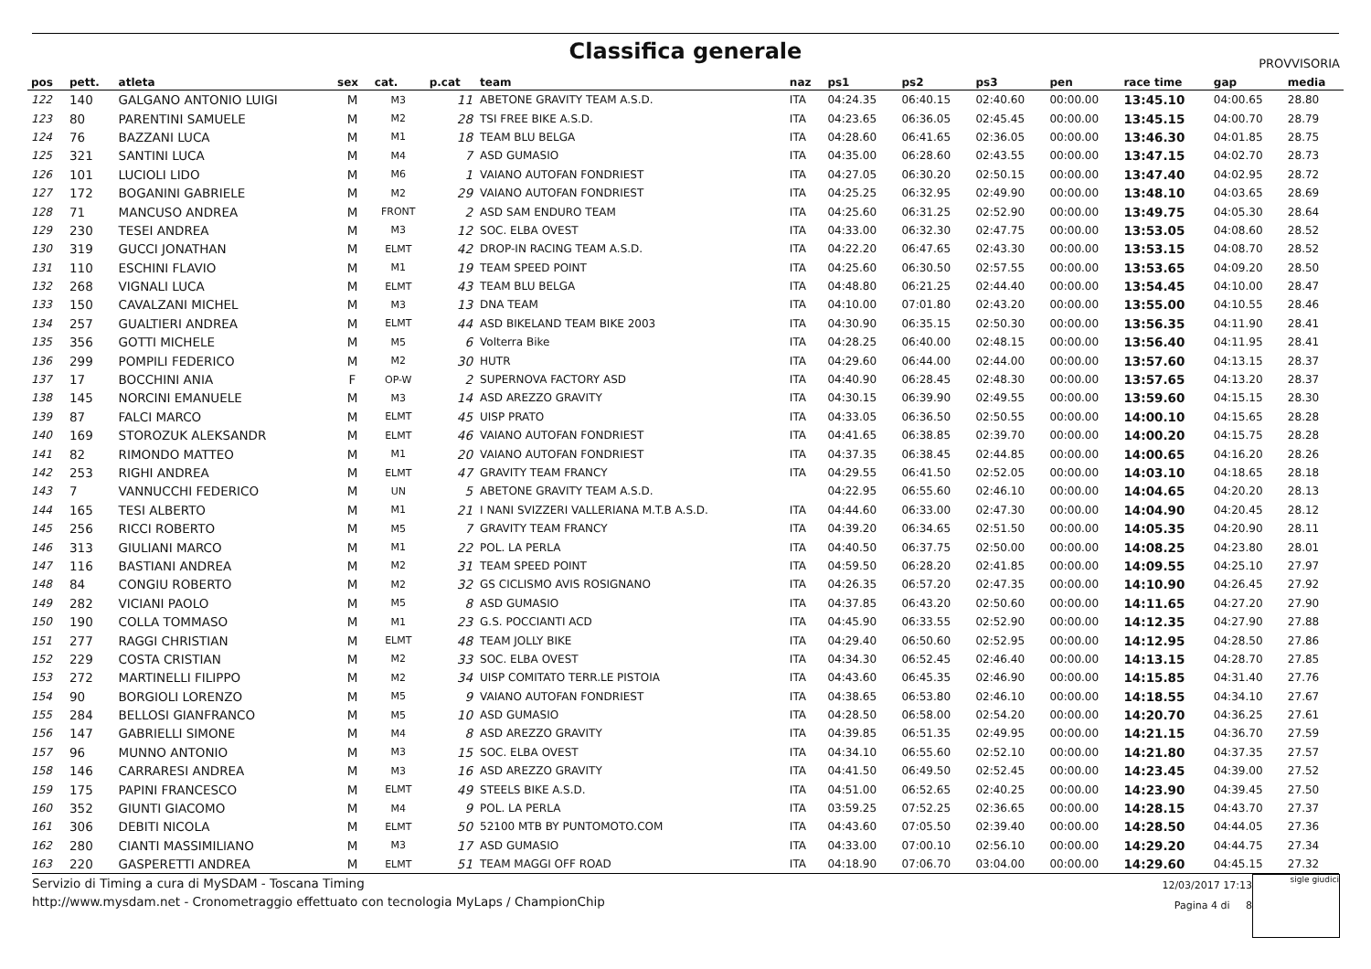Classifica generale
PROVVISORIA
| pos | pett. | atleta | sex | cat. | p.cat | team | naz | ps1 | ps2 | ps3 | pen | race time | gap | media |
| --- | --- | --- | --- | --- | --- | --- | --- | --- | --- | --- | --- | --- | --- | --- |
| 122 | 140 | GALGANO ANTONIO LUIGI | M | M3 | 11 | ABETONE GRAVITY TEAM A.S.D. | ITA | 04:24.35 | 06:40.15 | 02:40.60 | 00:00.00 | 13:45.10 | 04:00.65 | 28.80 |
| 123 | 80 | PARENTINI SAMUELE | M | M2 | 28 | TSI FREE BIKE A.S.D. | ITA | 04:23.65 | 06:36.05 | 02:45.45 | 00:00.00 | 13:45.15 | 04:00.70 | 28.79 |
| 124 | 76 | BAZZANI LUCA | M | M1 | 18 | TEAM BLU BELGA | ITA | 04:28.60 | 06:41.65 | 02:36.05 | 00:00.00 | 13:46.30 | 04:01.85 | 28.75 |
| 125 | 321 | SANTINI LUCA | M | M4 | 7 | ASD GUMASIO | ITA | 04:35.00 | 06:28.60 | 02:43.55 | 00:00.00 | 13:47.15 | 04:02.70 | 28.73 |
| 126 | 101 | LUCIOLI LIDO | M | M6 | 1 | VAIANO AUTOFAN FONDRIEST | ITA | 04:27.05 | 06:30.20 | 02:50.15 | 00:00.00 | 13:47.40 | 04:02.95 | 28.72 |
| 127 | 172 | BOGANINI GABRIELE | M | M2 | 29 | VAIANO AUTOFAN FONDRIEST | ITA | 04:25.25 | 06:32.95 | 02:49.90 | 00:00.00 | 13:48.10 | 04:03.65 | 28.69 |
| 128 | 71 | MANCUSO ANDREA | M | FRONT | 2 | ASD SAM ENDURO TEAM | ITA | 04:25.60 | 06:31.25 | 02:52.90 | 00:00.00 | 13:49.75 | 04:05.30 | 28.64 |
| 129 | 230 | TESEI ANDREA | M | M3 | 12 | SOC. ELBA OVEST | ITA | 04:33.00 | 06:32.30 | 02:47.75 | 00:00.00 | 13:53.05 | 04:08.60 | 28.52 |
| 130 | 319 | GUCCI JONATHAN | M | ELMT | 42 | DROP-IN RACING TEAM A.S.D. | ITA | 04:22.20 | 06:47.65 | 02:43.30 | 00:00.00 | 13:53.15 | 04:08.70 | 28.52 |
| 131 | 110 | ESCHINI FLAVIO | M | M1 | 19 | TEAM SPEED POINT | ITA | 04:25.60 | 06:30.50 | 02:57.55 | 00:00.00 | 13:53.65 | 04:09.20 | 28.50 |
| 132 | 268 | VIGNALI LUCA | M | ELMT | 43 | TEAM BLU BELGA | ITA | 04:48.80 | 06:21.25 | 02:44.40 | 00:00.00 | 13:54.45 | 04:10.00 | 28.47 |
| 133 | 150 | CAVALZANI MICHEL | M | M3 | 13 | DNA TEAM | ITA | 04:10.00 | 07:01.80 | 02:43.20 | 00:00.00 | 13:55.00 | 04:10.55 | 28.46 |
| 134 | 257 | GUALTIERI ANDREA | M | ELMT | 44 | ASD BIKELAND TEAM BIKE 2003 | ITA | 04:30.90 | 06:35.15 | 02:50.30 | 00:00.00 | 13:56.35 | 04:11.90 | 28.41 |
| 135 | 356 | GOTTI MICHELE | M | M5 | 6 | Volterra Bike | ITA | 04:28.25 | 06:40.00 | 02:48.15 | 00:00.00 | 13:56.40 | 04:11.95 | 28.41 |
| 136 | 299 | POMPILI FEDERICO | M | M2 | 30 | HUTR | ITA | 04:29.60 | 06:44.00 | 02:44.00 | 00:00.00 | 13:57.60 | 04:13.15 | 28.37 |
| 137 | 17 | BOCCHINI ANIA | F | OP-W | 2 | SUPERNOVA FACTORY ASD | ITA | 04:40.90 | 06:28.45 | 02:48.30 | 00:00.00 | 13:57.65 | 04:13.20 | 28.37 |
| 138 | 145 | NORCINI EMANUELE | M | M3 | 14 | ASD AREZZO GRAVITY | ITA | 04:30.15 | 06:39.90 | 02:49.55 | 00:00.00 | 13:59.60 | 04:15.15 | 28.30 |
| 139 | 87 | FALCI MARCO | M | ELMT | 45 | UISP PRATO | ITA | 04:33.05 | 06:36.50 | 02:50.55 | 00:00.00 | 14:00.10 | 04:15.65 | 28.28 |
| 140 | 169 | STOROZUK ALEKSANDR | M | ELMT | 46 | VAIANO AUTOFAN FONDRIEST | ITA | 04:41.65 | 06:38.85 | 02:39.70 | 00:00.00 | 14:00.20 | 04:15.75 | 28.28 |
| 141 | 82 | RIMONDO MATTEO | M | M1 | 20 | VAIANO AUTOFAN FONDRIEST | ITA | 04:37.35 | 06:38.45 | 02:44.85 | 00:00.00 | 14:00.65 | 04:16.20 | 28.26 |
| 142 | 253 | RIGHI ANDREA | M | ELMT | 47 | GRAVITY TEAM FRANCY | ITA | 04:29.55 | 06:41.50 | 02:52.05 | 00:00.00 | 14:03.10 | 04:18.65 | 28.18 |
| 143 | 7 | VANNUCCHI FEDERICO | M | UN | 5 | ABETONE GRAVITY TEAM A.S.D. | | 04:22.95 | 06:55.60 | 02:46.10 | 00:00.00 | 14:04.65 | 04:20.20 | 28.13 |
| 144 | 165 | TESI ALBERTO | M | M1 | 21 | I NANI SVIZZERI VALLERIANA M.T.B A.S.D. | ITA | 04:44.60 | 06:33.00 | 02:47.30 | 00:00.00 | 14:04.90 | 04:20.45 | 28.12 |
| 145 | 256 | RICCI ROBERTO | M | M5 | 7 | GRAVITY TEAM FRANCY | ITA | 04:39.20 | 06:34.65 | 02:51.50 | 00:00.00 | 14:05.35 | 04:20.90 | 28.11 |
| 146 | 313 | GIULIANI MARCO | M | M1 | 22 | POL. LA PERLA | ITA | 04:40.50 | 06:37.75 | 02:50.00 | 00:00.00 | 14:08.25 | 04:23.80 | 28.01 |
| 147 | 116 | BASTIANI ANDREA | M | M2 | 31 | TEAM SPEED POINT | ITA | 04:59.50 | 06:28.20 | 02:41.85 | 00:00.00 | 14:09.55 | 04:25.10 | 27.97 |
| 148 | 84 | CONGIU ROBERTO | M | M2 | 32 | GS CICLISMO AVIS ROSIGNANO | ITA | 04:26.35 | 06:57.20 | 02:47.35 | 00:00.00 | 14:10.90 | 04:26.45 | 27.92 |
| 149 | 282 | VICIANI PAOLO | M | M5 | 8 | ASD GUMASIO | ITA | 04:37.85 | 06:43.20 | 02:50.60 | 00:00.00 | 14:11.65 | 04:27.20 | 27.90 |
| 150 | 190 | COLLA TOMMASO | M | M1 | 23 | G.S. POCCIANTI ACD | ITA | 04:45.90 | 06:33.55 | 02:52.90 | 00:00.00 | 14:12.35 | 04:27.90 | 27.88 |
| 151 | 277 | RAGGI CHRISTIAN | M | ELMT | 48 | TEAM JOLLY BIKE | ITA | 04:29.40 | 06:50.60 | 02:52.95 | 00:00.00 | 14:12.95 | 04:28.50 | 27.86 |
| 152 | 229 | COSTA CRISTIAN | M | M2 | 33 | SOC. ELBA OVEST | ITA | 04:34.30 | 06:52.45 | 02:46.40 | 00:00.00 | 14:13.15 | 04:28.70 | 27.85 |
| 153 | 272 | MARTINELLI FILIPPO | M | M2 | 34 | UISP COMITATO TERR.LE PISTOIA | ITA | 04:43.60 | 06:45.35 | 02:46.90 | 00:00.00 | 14:15.85 | 04:31.40 | 27.76 |
| 154 | 90 | BORGIOLI LORENZO | M | M5 | 9 | VAIANO AUTOFAN FONDRIEST | ITA | 04:38.65 | 06:53.80 | 02:46.10 | 00:00.00 | 14:18.55 | 04:34.10 | 27.67 |
| 155 | 284 | BELLOSI GIANFRANCO | M | M5 | 10 | ASD GUMASIO | ITA | 04:28.50 | 06:58.00 | 02:54.20 | 00:00.00 | 14:20.70 | 04:36.25 | 27.61 |
| 156 | 147 | GABRIELLI SIMONE | M | M4 | 8 | ASD AREZZO GRAVITY | ITA | 04:39.85 | 06:51.35 | 02:49.95 | 00:00.00 | 14:21.15 | 04:36.70 | 27.59 |
| 157 | 96 | MUNNO ANTONIO | M | M3 | 15 | SOC. ELBA OVEST | ITA | 04:34.10 | 06:55.60 | 02:52.10 | 00:00.00 | 14:21.80 | 04:37.35 | 27.57 |
| 158 | 146 | CARRARESI ANDREA | M | M3 | 16 | ASD AREZZO GRAVITY | ITA | 04:41.50 | 06:49.50 | 02:52.45 | 00:00.00 | 14:23.45 | 04:39.00 | 27.52 |
| 159 | 175 | PAPINI FRANCESCO | M | ELMT | 49 | STEELS BIKE A.S.D. | ITA | 04:51.00 | 06:52.65 | 02:40.25 | 00:00.00 | 14:23.90 | 04:39.45 | 27.50 |
| 160 | 352 | GIUNTI GIACOMO | M | M4 | 9 | POL. LA PERLA | ITA | 03:59.25 | 07:52.25 | 02:36.65 | 00:00.00 | 14:28.15 | 04:43.70 | 27.37 |
| 161 | 306 | DEBITI NICOLA | M | ELMT | 50 | 52100 MTB BY PUNTOMOTO.COM | ITA | 04:43.60 | 07:05.50 | 02:39.40 | 00:00.00 | 14:28.50 | 04:44.05 | 27.36 |
| 162 | 280 | CIANTI MASSIMILIANO | M | M3 | 17 | ASD GUMASIO | ITA | 04:33.00 | 07:00.10 | 02:56.10 | 00:00.00 | 14:29.20 | 04:44.75 | 27.34 |
| 163 | 220 | GASPERETTI ANDREA | M | ELMT | 51 | TEAM MAGGI OFF ROAD | ITA | 04:18.90 | 07:06.70 | 03:04.00 | 00:00.00 | 14:29.60 | 04:45.15 | 27.32 |
Servizio di Timing a cura di MySDAM - Toscana Timing
http://www.mysdam.net - Cronometraggio effettuato con tecnologia MyLaps / ChampionChip
12/03/2017 17:13
Pagina 4 di 8
sigle giudici